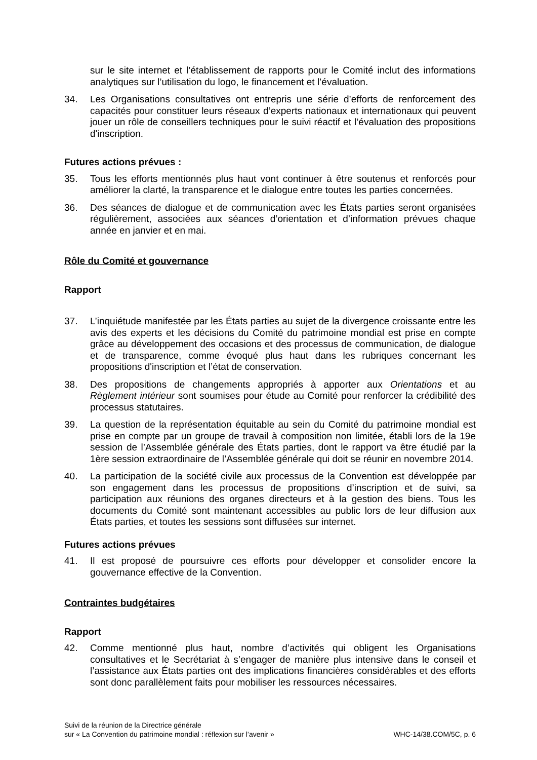sur le site internet et l’établissement de rapports pour le Comité inclut des informations analytiques sur l’utilisation du logo, le financement et l’évaluation.
34. Les Organisations consultatives ont entrepris une série d’efforts de renforcement des capacités pour constituer leurs réseaux d’experts nationaux et internationaux qui peuvent jouer un rôle de conseillers techniques pour le suivi réactif et l’évaluation des propositions d'inscription.
Futures actions prévues :
35. Tous les efforts mentionnés plus haut vont continuer à être soutenus et renforcés pour améliorer la clarté, la transparence et le dialogue entre toutes les parties concernées.
36. Des séances de dialogue et de communication avec les États parties seront organisées régulièrement, associées aux séances d’orientation et d’information prévues chaque année en janvier et en mai.
Rôle du Comité et gouvernance
Rapport
37. L’inquiétude manifestée par les États parties au sujet de la divergence croissante entre les avis des experts et les décisions du Comité du patrimoine mondial est prise en compte grâce au développement des occasions et des processus de communication, de dialogue et de transparence, comme évoqué plus haut dans les rubriques concernant les propositions d'inscription et l’état de conservation.
38. Des propositions de changements appropriés à apporter aux Orientations et au Règlement intérieur sont soumises pour étude au Comité pour renforcer la crédibilité des processus statutaires.
39. La question de la représentation équitable au sein du Comité du patrimoine mondial est prise en compte par un groupe de travail à composition non limitée, établi lors de la 19e session de l’Assemblée générale des États parties, dont le rapport va être étudié par la 1ère session extraordinaire de l’Assemblée générale qui doit se réunir en novembre 2014.
40. La participation de la société civile aux processus de la Convention est développée par son engagement dans les processus de propositions d’inscription et de suivi, sa participation aux réunions des organes directeurs et à la gestion des biens. Tous les documents du Comité sont maintenant accessibles au public lors de leur diffusion aux États parties, et toutes les sessions sont diffusées sur internet.
Futures actions prévues
41. Il est proposé de poursuivre ces efforts pour développer et consolider encore la gouvernance effective de la Convention.
Contraintes budgétaires
Rapport
42. Comme mentionné plus haut, nombre d’activités qui obligent les Organisations consultatives et le Secrétariat à s’engager de manière plus intensive dans le conseil et l’assistance aux États parties ont des implications financières considérables et des efforts sont donc parallèlement faits pour mobiliser les ressources nécessaires.
Suivi de la réunion de la Directrice générale
sur « La Convention du patrimoine mondial : réflexion sur l’avenir »
WHC-14/38.COM/5C, p. 6